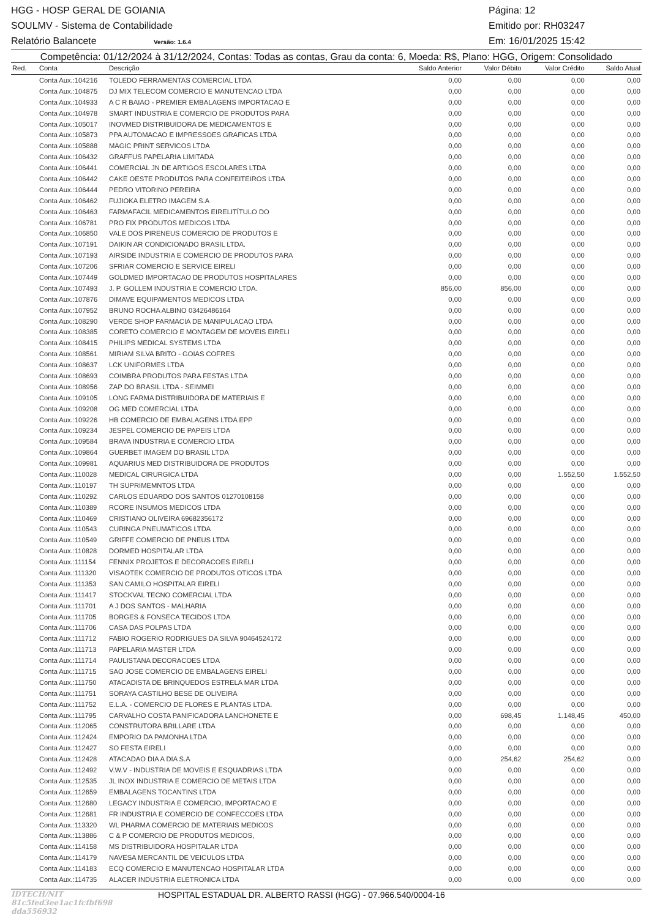HGG - HOSP GERAL DE GOIANIA Página: 12
SOULMV - Sistema de Contabilidade Emitido por: RH03247
Relatório Balancete Versão: 1.6.4 Em: 16/01/2025 15:42
Competência: 01/12/2024 à 31/12/2024, Contas: Todas as contas, Grau da conta: 6, Moeda: R$, Plano: HGG, Origem: Consolidado
| Red. | Conta | Descrição | Saldo Anterior | Valor Débito | Valor Crédito | Saldo Atual |
| --- | --- | --- | --- | --- | --- | --- |
| | Conta Aux.:104216 | TOLEDO FERRAMENTAS COMERCIAL LTDA | 0,00 | 0,00 | 0,00 | 0,00 |
| | Conta Aux.:104875 | DJ MIX TELECOM COMERCIO E MANUTENCAO LTDA | 0,00 | 0,00 | 0,00 | 0,00 |
| | Conta Aux.:104933 | A C R BAIAO - PREMIER EMBALAGENS IMPORTACAO E | 0,00 | 0,00 | 0,00 | 0,00 |
| | Conta Aux.:104978 | SMART INDUSTRIA E COMERCIO DE PRODUTOS PARA | 0,00 | 0,00 | 0,00 | 0,00 |
| | Conta Aux.:105017 | INOVMED DISTRIBUIDORA DE MEDICAMENTOS E | 0,00 | 0,00 | 0,00 | 0,00 |
| | Conta Aux.:105873 | PPA AUTOMACAO E IMPRESSOES GRAFICAS LTDA | 0,00 | 0,00 | 0,00 | 0,00 |
| | Conta Aux.:105888 | MAGIC PRINT SERVICOS LTDA | 0,00 | 0,00 | 0,00 | 0,00 |
| | Conta Aux.:106432 | GRAFFUS PAPELARIA LIMITADA | 0,00 | 0,00 | 0,00 | 0,00 |
| | Conta Aux.:106441 | COMERCIAL JN DE ARTIGOS ESCOLARES LTDA | 0,00 | 0,00 | 0,00 | 0,00 |
| | Conta Aux.:106442 | CAKE OESTE PRODUTOS PARA CONFEITEIROS LTDA | 0,00 | 0,00 | 0,00 | 0,00 |
| | Conta Aux.:106444 | PEDRO VITORINO PEREIRA | 0,00 | 0,00 | 0,00 | 0,00 |
| | Conta Aux.:106462 | FUJIOKA ELETRO IMAGEM S.A | 0,00 | 0,00 | 0,00 | 0,00 |
| | Conta Aux.:106463 | FARMAFACIL MEDICAMENTOS EIRELITÍTULO DO | 0,00 | 0,00 | 0,00 | 0,00 |
| | Conta Aux.:106781 | PRO FIX PRODUTOS MEDICOS LTDA | 0,00 | 0,00 | 0,00 | 0,00 |
| | Conta Aux.:106850 | VALE DOS PIRENEUS COMERCIO DE PRODUTOS E | 0,00 | 0,00 | 0,00 | 0,00 |
| | Conta Aux.:107191 | DAIKIN AR CONDICIONADO BRASIL LTDA. | 0,00 | 0,00 | 0,00 | 0,00 |
| | Conta Aux.:107193 | AIRSIDE INDUSTRIA E COMERCIO DE PRODUTOS PARA | 0,00 | 0,00 | 0,00 | 0,00 |
| | Conta Aux.:107206 | SFRIAR COMERCIO E SERVICE EIRELI | 0,00 | 0,00 | 0,00 | 0,00 |
| | Conta Aux.:107449 | GOLDMED IMPORTACAO DE PRODUTOS HOSPITALARES | 0,00 | 0,00 | 0,00 | 0,00 |
| | Conta Aux.:107493 | J. P. GOLLEM INDUSTRIA E COMERCIO LTDA. | 856,00 | 856,00 | 0,00 | 0,00 |
| | Conta Aux.:107876 | DIMAVE EQUIPAMENTOS MEDICOS LTDA | 0,00 | 0,00 | 0,00 | 0,00 |
| | Conta Aux.:107952 | BRUNO ROCHA ALBINO 03426486164 | 0,00 | 0,00 | 0,00 | 0,00 |
| | Conta Aux.:108290 | VERDE SHOP FARMACIA DE MANIPULACAO LTDA | 0,00 | 0,00 | 0,00 | 0,00 |
| | Conta Aux.:108385 | CORETO COMERCIO E MONTAGEM DE MOVEIS EIRELI | 0,00 | 0,00 | 0,00 | 0,00 |
| | Conta Aux.:108415 | PHILIPS MEDICAL SYSTEMS LTDA | 0,00 | 0,00 | 0,00 | 0,00 |
| | Conta Aux.:108561 | MIRIAM SILVA BRITO - GOIAS COFRES | 0,00 | 0,00 | 0,00 | 0,00 |
| | Conta Aux.:108637 | LCK UNIFORMES LTDA | 0,00 | 0,00 | 0,00 | 0,00 |
| | Conta Aux.:108693 | COIMBRA PRODUTOS PARA FESTAS LTDA | 0,00 | 0,00 | 0,00 | 0,00 |
| | Conta Aux.:108956 | ZAP DO BRASIL LTDA - SEIMMEI | 0,00 | 0,00 | 0,00 | 0,00 |
| | Conta Aux.:109105 | LONG FARMA DISTRIBUIDORA DE MATERIAIS E | 0,00 | 0,00 | 0,00 | 0,00 |
| | Conta Aux.:109208 | OG MED COMERCIAL LTDA | 0,00 | 0,00 | 0,00 | 0,00 |
| | Conta Aux.:109226 | HB COMERCIO DE EMBALAGENS LTDA EPP | 0,00 | 0,00 | 0,00 | 0,00 |
| | Conta Aux.:109234 | JESPEL COMERCIO DE PAPEIS LTDA | 0,00 | 0,00 | 0,00 | 0,00 |
| | Conta Aux.:109584 | BRAVA INDUSTRIA E COMERCIO LTDA | 0,00 | 0,00 | 0,00 | 0,00 |
| | Conta Aux.:109864 | GUERBET IMAGEM DO BRASIL LTDA | 0,00 | 0,00 | 0,00 | 0,00 |
| | Conta Aux.:109981 | AQUARIUS MED DISTRIBUIDORA DE PRODUTOS | 0,00 | 0,00 | 0,00 | 0,00 |
| | Conta Aux.:110028 | MEDICAL CIRURGICA LTDA | 0,00 | 0,00 | 1.552,50 | 1.552,50 |
| | Conta Aux.:110197 | TH SUPRIMEMNTOS LTDA | 0,00 | 0,00 | 0,00 | 0,00 |
| | Conta Aux.:110292 | CARLOS EDUARDO DOS SANTOS 01270108158 | 0,00 | 0,00 | 0,00 | 0,00 |
| | Conta Aux.:110389 | RCORE INSUMOS MEDICOS LTDA | 0,00 | 0,00 | 0,00 | 0,00 |
| | Conta Aux.:110469 | CRISTIANO OLIVEIRA 69682356172 | 0,00 | 0,00 | 0,00 | 0,00 |
| | Conta Aux.:110543 | CURINGA PNEUMATICOS LTDA | 0,00 | 0,00 | 0,00 | 0,00 |
| | Conta Aux.:110549 | GRIFFE COMERCIO DE PNEUS LTDA | 0,00 | 0,00 | 0,00 | 0,00 |
| | Conta Aux.:110828 | DORMED HOSPITALAR LTDA | 0,00 | 0,00 | 0,00 | 0,00 |
| | Conta Aux.:111154 | FENNIX PROJETOS E DECORACOES EIRELI | 0,00 | 0,00 | 0,00 | 0,00 |
| | Conta Aux.:111320 | VISAOTEK COMERCIO DE PRODUTOS OTICOS LTDA | 0,00 | 0,00 | 0,00 | 0,00 |
| | Conta Aux.:111353 | SAN CAMILO HOSPITALAR EIRELI | 0,00 | 0,00 | 0,00 | 0,00 |
| | Conta Aux.:111417 | STOCKVAL TECNO COMERCIAL LTDA | 0,00 | 0,00 | 0,00 | 0,00 |
| | Conta Aux.:111701 | A J DOS SANTOS - MALHARIA | 0,00 | 0,00 | 0,00 | 0,00 |
| | Conta Aux.:111705 | BORGES & FONSECA TECIDOS LTDA | 0,00 | 0,00 | 0,00 | 0,00 |
| | Conta Aux.:111706 | CASA DAS POLPAS LTDA | 0,00 | 0,00 | 0,00 | 0,00 |
| | Conta Aux.:111712 | FABIO ROGERIO RODRIGUES DA SILVA 90464524172 | 0,00 | 0,00 | 0,00 | 0,00 |
| | Conta Aux.:111713 | PAPELARIA MASTER LTDA | 0,00 | 0,00 | 0,00 | 0,00 |
| | Conta Aux.:111714 | PAULISTANA DECORACOES LTDA | 0,00 | 0,00 | 0,00 | 0,00 |
| | Conta Aux.:111715 | SAO JOSE COMERCIO DE EMBALAGENS EIRELI | 0,00 | 0,00 | 0,00 | 0,00 |
| | Conta Aux.:111750 | ATACADISTA DE BRINQUEDOS ESTRELA MAR LTDA | 0,00 | 0,00 | 0,00 | 0,00 |
| | Conta Aux.:111751 | SORAYA CASTILHO BESE DE OLIVEIRA | 0,00 | 0,00 | 0,00 | 0,00 |
| | Conta Aux.:111752 | E.L.A. - COMERCIO DE FLORES E PLANTAS LTDA. | 0,00 | 0,00 | 0,00 | 0,00 |
| | Conta Aux.:111795 | CARVALHO COSTA PANIFICADORA LANCHONETE E | 0,00 | 698,45 | 1.148,45 | 450,00 |
| | Conta Aux.:112065 | CONSTRUTORA BRILLARE LTDA | 0,00 | 0,00 | 0,00 | 0,00 |
| | Conta Aux.:112424 | EMPORIO DA PAMONHA LTDA | 0,00 | 0,00 | 0,00 | 0,00 |
| | Conta Aux.:112427 | SO FESTA EIRELI | 0,00 | 0,00 | 0,00 | 0,00 |
| | Conta Aux.:112428 | ATACADAO DIA A DIA S.A | 0,00 | 254,62 | 254,62 | 0,00 |
| | Conta Aux.:112492 | V.W.V - INDUSTRIA DE MOVEIS E ESQUADRIAS LTDA | 0,00 | 0,00 | 0,00 | 0,00 |
| | Conta Aux.:112535 | JL INOX INDUSTRIA E COMERCIO DE METAIS LTDA | 0,00 | 0,00 | 0,00 | 0,00 |
| | Conta Aux.:112659 | EMBALAGENS TOCANTINS LTDA | 0,00 | 0,00 | 0,00 | 0,00 |
| | Conta Aux.:112680 | LEGACY INDUSTRIA E COMERCIO, IMPORTACAO E | 0,00 | 0,00 | 0,00 | 0,00 |
| | Conta Aux.:112681 | FR INDUSTRIA E COMERCIO DE CONFECCOES LTDA | 0,00 | 0,00 | 0,00 | 0,00 |
| | Conta Aux.:113320 | WL PHARMA COMERCIO DE MATERIAIS MEDICOS | 0,00 | 0,00 | 0,00 | 0,00 |
| | Conta Aux.:113886 | C & P COMERCIO DE PRODUTOS MEDICOS, | 0,00 | 0,00 | 0,00 | 0,00 |
| | Conta Aux.:114158 | MS DISTRIBUIDORA HOSPITALAR LTDA | 0,00 | 0,00 | 0,00 | 0,00 |
| | Conta Aux.:114179 | NAVESA MERCANTIL DE VEICULOS LTDA | 0,00 | 0,00 | 0,00 | 0,00 |
| | Conta Aux.:114183 | ECQ COMERCIO E MANUTENCAO HOSPITALAR LTDA | 0,00 | 0,00 | 0,00 | 0,00 |
| | Conta Aux.:114735 | ALACER INDUSTRIA ELETRONICA LTDA | 0,00 | 0,00 | 0,00 | 0,00 |
IDTECH/NIT 81c5fed3ee1ac1fcfbf698 dda556932 HOSPITAL ESTADUAL DR. ALBERTO RASSI (HGG) - 07.966.540/0004-16